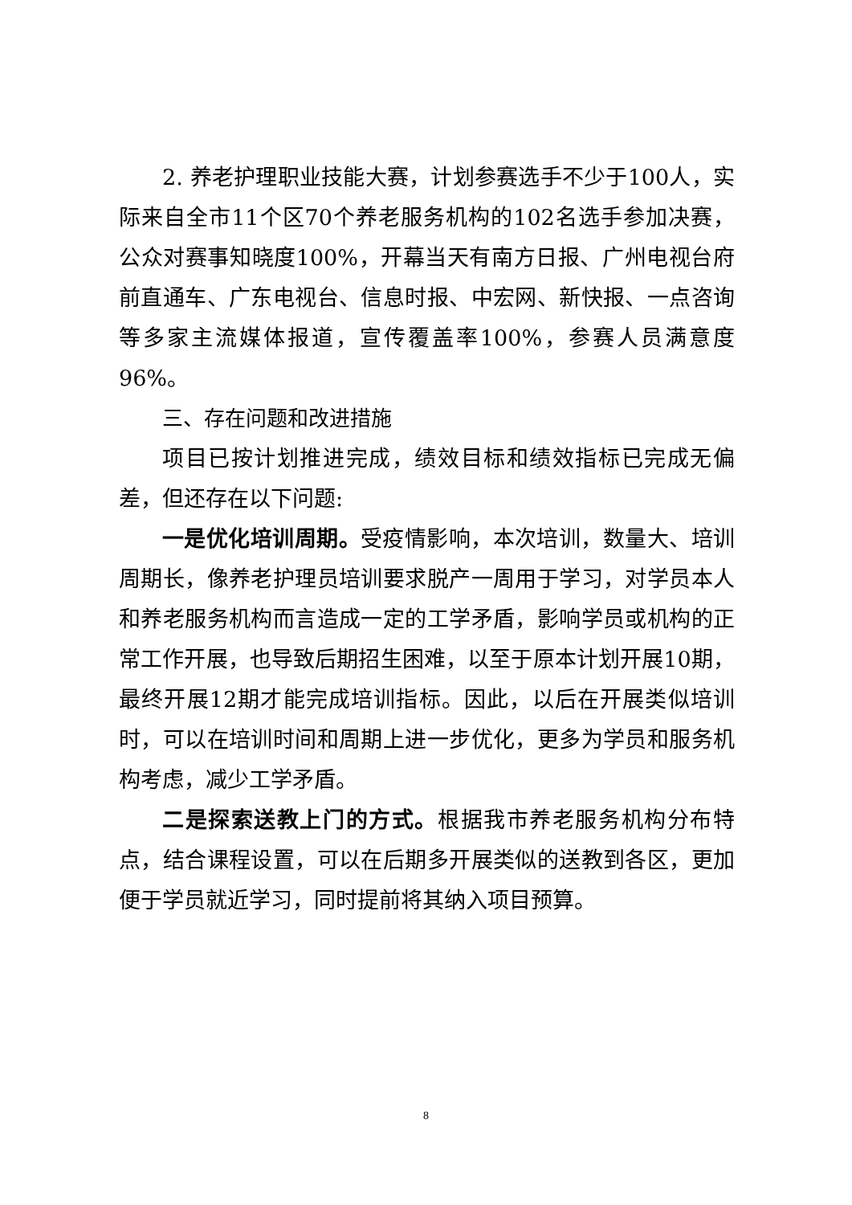2. 养老护理职业技能大赛，计划参赛选手不少于100人，实际来自全市11个区70个养老服务机构的102名选手参加决赛，公众对赛事知晓度100%，开幕当天有南方日报、广州电视台府前直通车、广东电视台、信息时报、中宏网、新快报、一点咨询等多家主流媒体报道，宣传覆盖率100%，参赛人员满意度96%。
三、存在问题和改进措施
项目已按计划推进完成，绩效目标和绩效指标已完成无偏差，但还存在以下问题:
一是优化培训周期。受疫情影响，本次培训，数量大、培训周期长，像养老护理员培训要求脱产一周用于学习，对学员本人和养老服务机构而言造成一定的工学矛盾，影响学员或机构的正常工作开展，也导致后期招生困难，以至于原本计划开展10期，最终开展12期才能完成培训指标。因此，以后在开展类似培训时，可以在培训时间和周期上进一步优化，更多为学员和服务机构考虑，减少工学矛盾。
二是探索送教上门的方式。根据我市养老服务机构分布特点，结合课程设置，可以在后期多开展类似的送教到各区，更加便于学员就近学习，同时提前将其纳入项目预算。
8